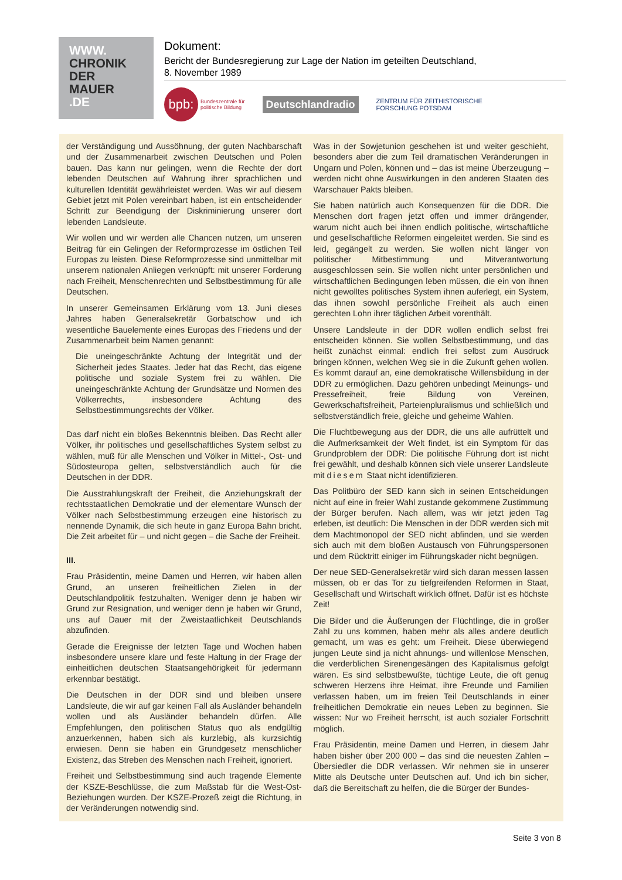WWW.
CHRONIK
DER
MAUER
.DE
Dokument:
Bericht der Bundesregierung zur Lage der Nation im geteilten Deutschland,
8. November 1989
bpb: Bundeszentrale für
politische Bildung
Deutschlandradio
ZENTRUM FÜR ZEITHISTORISCHE
FORSCHUNG POTSDAM
der Verständigung und Aussöhnung, der guten Nachbarschaft und der Zusammenarbeit zwischen Deutschen und Polen bauen. Das kann nur gelingen, wenn die Rechte der dort lebenden Deutschen auf Wahrung ihrer sprachlichen und kulturellen Identität gewährleistet werden. Was wir auf diesem Gebiet jetzt mit Polen vereinbart haben, ist ein entscheidender Schritt zur Beendigung der Diskriminierung unserer dort lebenden Landsleute.
Wir wollen und wir werden alle Chancen nutzen, um unseren Beitrag für ein Gelingen der Reformprozesse im östlichen Teil Europas zu leisten. Diese Reformprozesse sind unmittelbar mit unserem nationalen Anliegen verknüpft: mit unserer Forderung nach Freiheit, Menschenrechten und Selbstbestimmung für alle Deutschen.
In unserer Gemeinsamen Erklärung vom 13. Juni dieses Jahres haben Generalsekretär Gorbatschow und ich wesentliche Bauelemente eines Europas des Friedens und der Zusammenarbeit beim Namen genannt:
Die uneingeschränkte Achtung der Integrität und der Sicherheit jedes Staates. Jeder hat das Recht, das eigene politische und soziale System frei zu wählen. Die uneingeschränkte Achtung der Grundsätze und Normen des Völkerrechts, insbesondere Achtung des Selbstbestimmungsrechts der Völker.
Das darf nicht ein bloßes Bekenntnis bleiben. Das Recht aller Völker, ihr politisches und gesellschaftliches System selbst zu wählen, muß für alle Menschen und Völker in Mittel-, Ost- und Südosteuropa gelten, selbstverständlich auch für die Deutschen in der DDR.
Die Ausstrahlungskraft der Freiheit, die Anziehungskraft der rechtsstaatlichen Demokratie und der elementare Wunsch der Völker nach Selbstbestimmung erzeugen eine historisch zu nennende Dynamik, die sich heute in ganz Europa Bahn bricht. Die Zeit arbeitet für – und nicht gegen – die Sache der Freiheit.
III.
Frau Präsidentin, meine Damen und Herren, wir haben allen Grund, an unseren freiheitlichen Zielen in der Deutschlandpolitik festzuhalten. Weniger denn je haben wir Grund zur Resignation, und weniger denn je haben wir Grund, uns auf Dauer mit der Zweistaatlichkeit Deutschlands abzufinden.
Gerade die Ereignisse der letzten Tage und Wochen haben insbesondere unsere klare und feste Haltung in der Frage der einheitlichen deutschen Staatsangehörigkeit für jedermann erkennbar bestätigt.
Die Deutschen in der DDR sind und bleiben unsere Landsleute, die wir auf gar keinen Fall als Ausländer behandeln wollen und als Ausländer behandeln dürfen. Alle Empfehlungen, den politischen Status quo als endgültig anzuerkennen, haben sich als kurzlebig, als kurzsichtig erwiesen. Denn sie haben ein Grundgesetz menschlicher Existenz, das Streben des Menschen nach Freiheit, ignoriert.
Freiheit und Selbstbestimmung sind auch tragende Elemente der KSZE-Beschlüsse, die zum Maßstab für die West-Ost-Beziehungen wurden. Der KSZE-Prozeß zeigt die Richtung, in der Veränderungen notwendig sind.
Was in der Sowjetunion geschehen ist und weiter geschieht, besonders aber die zum Teil dramatischen Veränderungen in Ungarn und Polen, können und – das ist meine Überzeugung – werden nicht ohne Auswirkungen in den anderen Staaten des Warschauer Pakts bleiben.
Sie haben natürlich auch Konsequenzen für die DDR. Die Menschen dort fragen jetzt offen und immer drängender, warum nicht auch bei ihnen endlich politische, wirtschaftliche und gesellschaftliche Reformen eingeleitet werden. Sie sind es leid, gegängelt zu werden. Sie wollen nicht länger von politischer Mitbestimmung und Mitverantwortung ausgeschlossen sein. Sie wollen nicht unter persönlichen und wirtschaftlichen Bedingungen leben müssen, die ein von ihnen nicht gewolltes politisches System ihnen auferlegt, ein System, das ihnen sowohl persönliche Freiheit als auch einen gerechten Lohn ihrer täglichen Arbeit vorenthält.
Unsere Landsleute in der DDR wollen endlich selbst frei entscheiden können. Sie wollen Selbstbestimmung, und das heißt zunächst einmal: endlich frei selbst zum Ausdruck bringen können, welchen Weg sie in die Zukunft gehen wollen. Es kommt darauf an, eine demokratische Willensbildung in der DDR zu ermöglichen. Dazu gehören unbedingt Meinungs- und Pressefreiheit, freie Bildung von Vereinen, Gewerkschaftsfreiheit, Parteienpluralismus und schließlich und selbstverständlich freie, gleiche und geheime Wahlen.
Die Fluchtbewegung aus der DDR, die uns alle aufrüttelt und die Aufmerksamkeit der Welt findet, ist ein Symptom für das Grundproblem der DDR: Die politische Führung dort ist nicht frei gewählt, und deshalb können sich viele unserer Landsleute mit diesem Staat nicht identifizieren.
Das Politbüro der SED kann sich in seinen Entscheidungen nicht auf eine in freier Wahl zustande gekommene Zustimmung der Bürger berufen. Nach allem, was wir jetzt jeden Tag erleben, ist deutlich: Die Menschen in der DDR werden sich mit dem Machtmonopol der SED nicht abfinden, und sie werden sich auch mit dem bloßen Austausch von Führungspersonen und dem Rücktritt einiger im Führungskader nicht begnügen.
Der neue SED-Generalsekretär wird sich daran messen lassen müssen, ob er das Tor zu tiefgreifenden Reformen in Staat, Gesellschaft und Wirtschaft wirklich öffnet. Dafür ist es höchste Zeit!
Die Bilder und die Äußerungen der Flüchtlinge, die in großer Zahl zu uns kommen, haben mehr als alles andere deutlich gemacht, um was es geht: um Freiheit. Diese überwiegend jungen Leute sind ja nicht ahnungs- und willenlose Menschen, die verderblichen Sirenengesängen des Kapitalismus gefolgt wären. Es sind selbstbewußte, tüchtige Leute, die oft genug schweren Herzens ihre Heimat, ihre Freunde und Familien verlassen haben, um im freien Teil Deutschlands in einer freiheitlichen Demokratie ein neues Leben zu beginnen. Sie wissen: Nur wo Freiheit herrscht, ist auch sozialer Fortschritt möglich.
Frau Präsidentin, meine Damen und Herren, in diesem Jahr haben bisher über 200 000 – das sind die neuesten Zahlen – Übersiedler die DDR verlassen. Wir nehmen sie in unserer Mitte als Deutsche unter Deutschen auf. Und ich bin sicher, daß die Bereitschaft zu helfen, die die Bürger der Bundes-
Seite 3 von 8